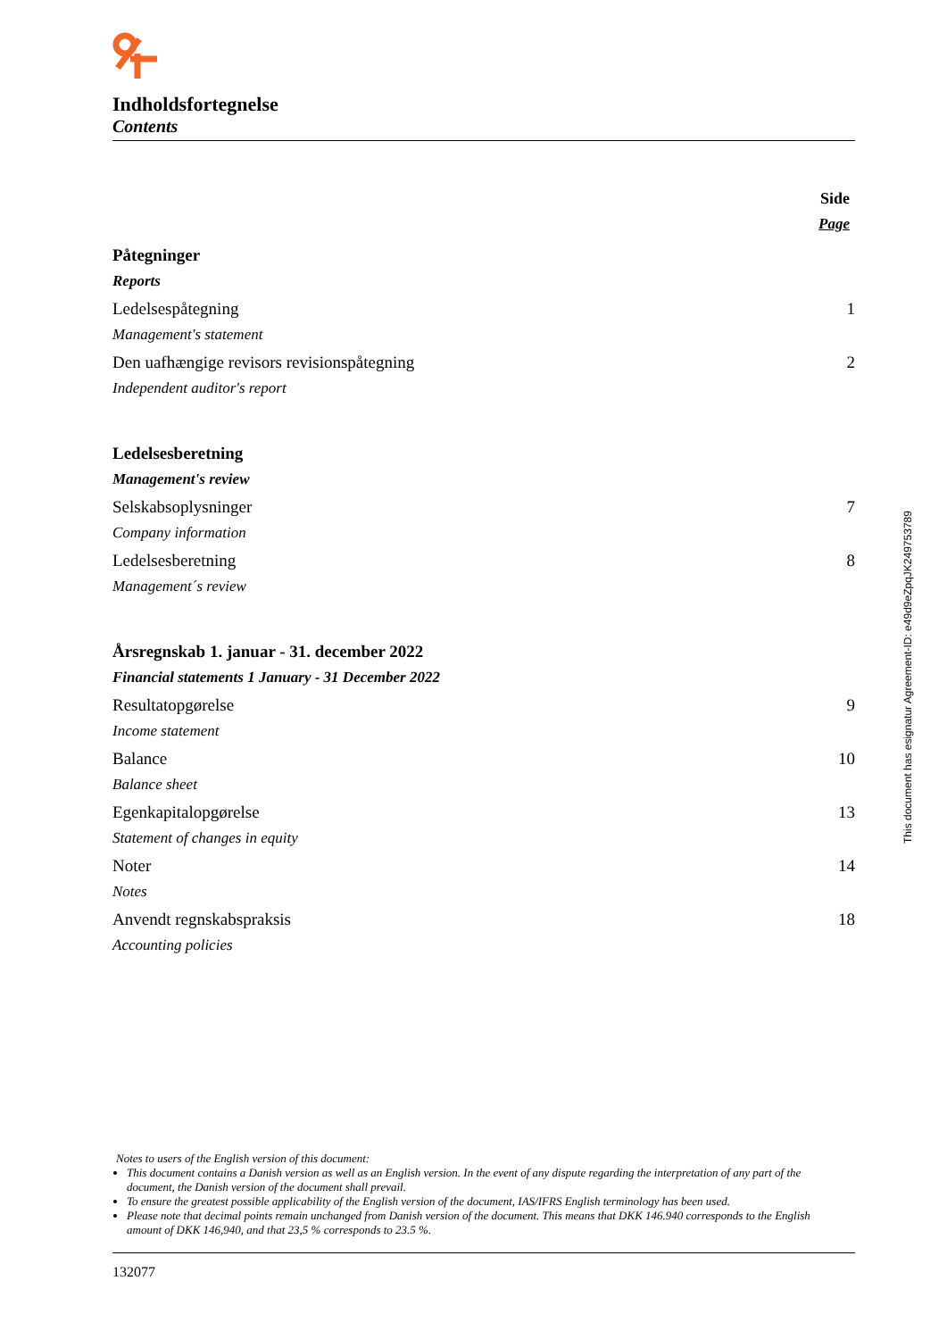Indholdsfortegnelse
Contents
Side
Page
Påtegninger
Reports
Ledelsespåtegning 1
Management's statement
Den uafhængige revisors revisionspåtegning 2
Independent auditor's report
Ledelsesberetning
Management's review
Selskabsoplysninger 7
Company information
Ledelsesberetning 8
Management´s review
Årsregnskab 1. januar - 31. december 2022
Financial statements 1 January - 31 December 2022
Resultatopgørelse 9
Income statement
Balance 10
Balance sheet
Egenkapitalopgørelse 13
Statement of changes in equity
Noter 14
Notes
Anvendt regnskabspraksis 18
Accounting policies
Notes to users of the English version of this document:
This document contains a Danish version as well as an English version. In the event of any dispute regarding the interpretation of any part of the document, the Danish version of the document shall prevail.
To ensure the greatest possible applicability of the English version of the document, IAS/IFRS English terminology has been used.
Please note that decimal points remain unchanged from Danish version of the document. This means that DKK 146.940 corresponds to the English amount of DKK 146,940, and that 23,5 % corresponds to 23.5 %.
132077
This document has esignatur Agreement-ID: e49d9eZpqJK249753789